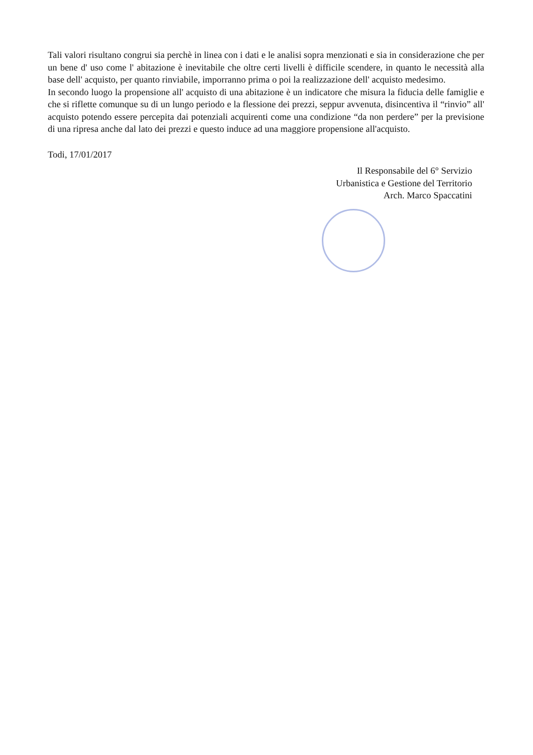Tali valori risultano congrui sia perchè in linea con i dati e le analisi sopra menzionati e sia in considerazione che per un bene d' uso come l' abitazione è inevitabile che oltre certi livelli è difficile scendere, in quanto le necessità alla base dell' acquisto, per quanto rinviabile, imporranno prima o poi la realizzazione dell' acquisto medesimo.
In secondo luogo la propensione all' acquisto di una abitazione è un indicatore che misura la fiducia delle famiglie e che si riflette comunque su di un lungo periodo e la flessione dei prezzi, seppur avvenuta, disincentiva il “rinvio” all' acquisto potendo essere percepita dai potenziali acquirenti come una condizione “da non perdere” per la previsione di una ripresa anche dal lato dei prezzi e questo induce ad una maggiore propensione all'acquisto.
Todi, 17/01/2017
Il Responsabile del 6° Servizio
Urbanistica e Gestione del Territorio
Arch. Marco Spaccatini